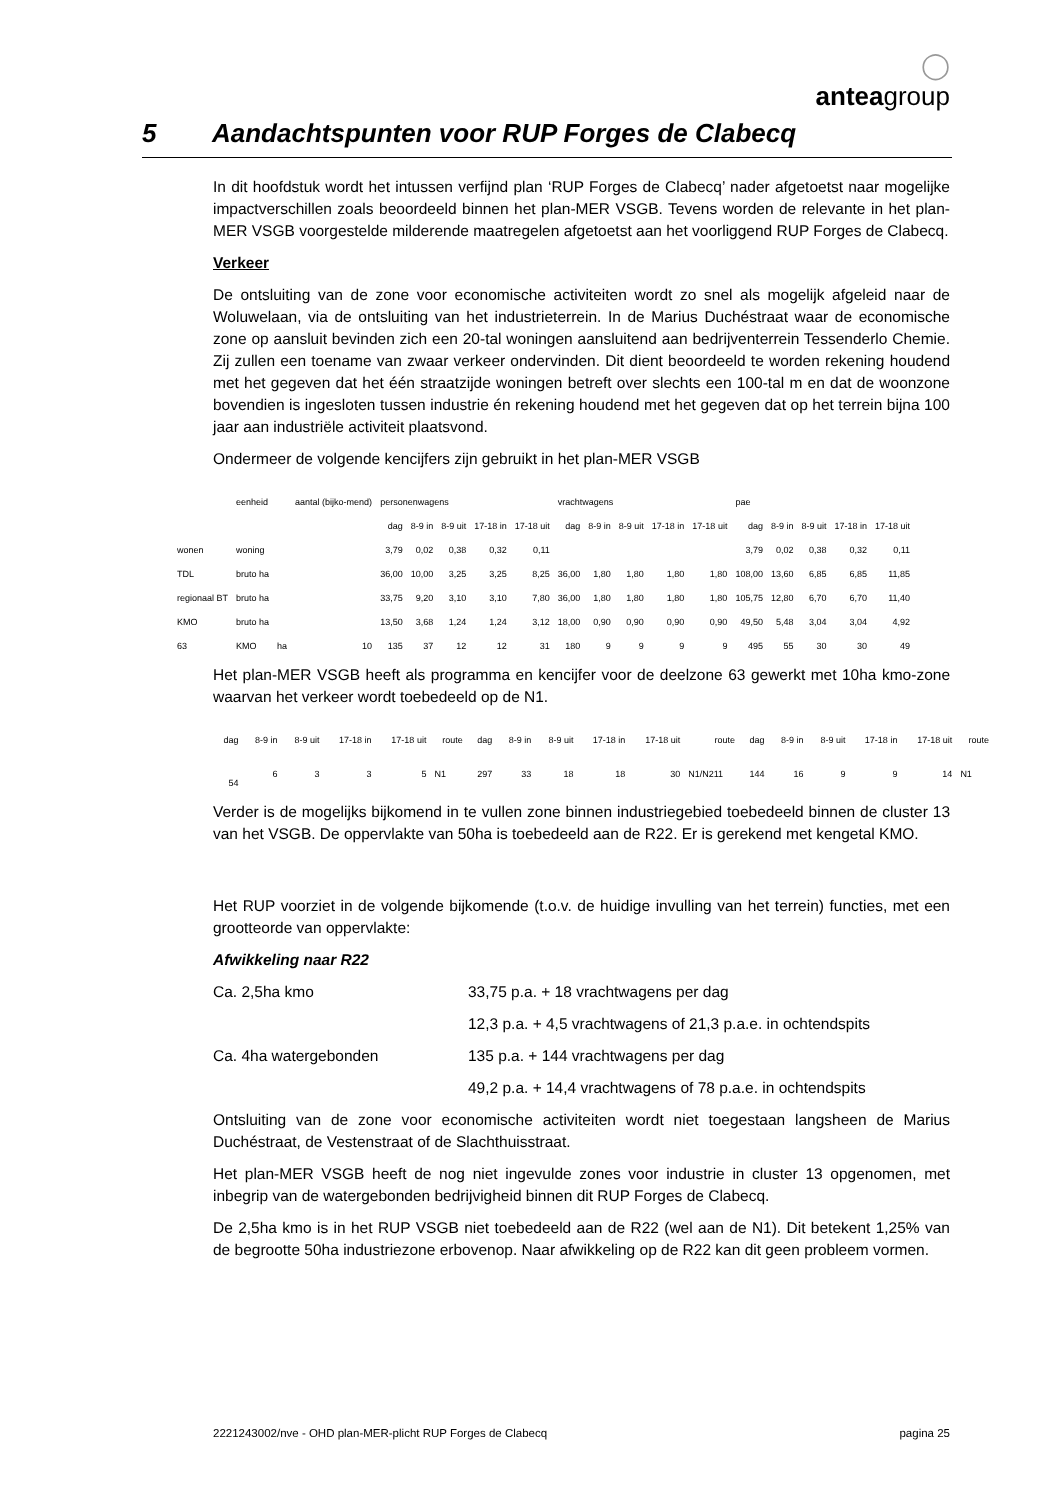◯
anteagroup
5 Aandachtspunten voor RUP Forges de Clabecq
In dit hoofdstuk wordt het intussen verfijnd plan ‘RUP Forges de Clabecq’ nader afgetoetst naar mogelijke impactverschillen zoals beoordeeld binnen het plan-MER VSGB. Tevens worden de relevante in het plan-MER VSGB voorgestelde milderende maatregelen afgetoetst aan het voorliggend RUP Forges de Clabecq.
Verkeer
De ontsluiting van de zone voor economische activiteiten wordt zo snel als mogelijk afgeleid naar de Woluwelaan, via de ontsluiting van het industrieterrein. In de Marius Duchéstraat waar de economische zone op aansluit bevinden zich een 20-tal woningen aansluitend aan bedrijventerrein Tessenderlo Chemie. Zij zullen een toename van zwaar verkeer ondervinden. Dit dient beoordeeld te worden rekening houdend met het gegeven dat het één straatzijde woningen betreft over slechts een 100-tal m en dat de woonzone bovendien is ingesloten tussen industrie én rekening houdend met het gegeven dat op het terrein bijna 100 jaar aan industriële activiteit plaatsvond.
Ondermeer de volgende kencijfers zijn gebruikt in het plan-MER VSGB
| | eenheid | | aantal (bijko-mend) | personenwagens | | | | | vrachtwagens | | | | | pae | | | | |
| | | | | dag | 8-9 in | 8-9 uit | 17-18 in | 17-18 uit | dag | 8-9 in | 8-9 uit | 17-18 in | 17-18 uit | dag | 8-9 in | 8-9 uit | 17-18 in | 17-18 uit |
| wonen | woning | | | 3,79 | 0,02 | 0,38 | 0,32 | 0,11 | | | | | | 3,79 | 0,02 | 0,38 | 0,32 | 0,11 |
| TDL | bruto ha | | | 36,00 | 10,00 | 3,25 | 3,25 | 8,25 | 36,00 | 1,80 | 1,80 | 1,80 | 1,80 | 108,00 | 13,60 | 6,85 | 6,85 | 11,85 |
| regionaal BT | bruto ha | | | 33,75 | 9,20 | 3,10 | 3,10 | 7,80 | 36,00 | 1,80 | 1,80 | 1,80 | 1,80 | 105,75 | 12,80 | 6,70 | 6,70 | 11,40 |
| KMO | bruto ha | | | 13,50 | 3,68 | 1,24 | 1,24 | 3,12 | 18,00 | 0,90 | 0,90 | 0,90 | 0,90 | 49,50 | 5,48 | 3,04 | 3,04 | 4,92 |
| 63 | KMO | ha | 10 | 135 | 37 | 12 | 12 | 31 | 180 | 9 | 9 | 9 | 9 | 495 | 55 | 30 | 30 | 49 |
Het plan-MER VSGB heeft als programma en kencijfer voor de deelzone 63 gewerkt met 10ha kmo-zone waarvan het verkeer wordt toebedeeld op de N1.
| dag | 8-9 in | 8-9 uit | 17-18 in | 17-18 uit | route | dag | 8-9 in | 8-9 uit | 17-18 in | 17-18 uit | route | dag | 8-9 in | 8-9 uit | 17-18 in | 17-18 uit | route |
| 54 | 6 | 3 | 3 | 5 | N1 | 297 | 33 | 18 | 18 | 30 | N1/N211 | 144 | 16 | 9 | 9 | 14 | N1 |
Verder is de mogelijks bijkomend in te vullen zone binnen industriegebied toebedeeld binnen de cluster 13 van het VSGB. De oppervlakte van 50ha is toebedeeld aan de R22. Er is gerekend met kengetal KMO.
Het RUP voorziet in de volgende bijkomende (t.o.v. de huidige invulling van het terrein) functies, met een grootteorde van oppervlakte:
Afwikkeling naar R22
Ca. 2,5ha kmo 33,75 p.a. + 18 vrachtwagens per dag
12,3 p.a. + 4,5 vrachtwagens of 21,3 p.a.e. in ochtendspits
Ca. 4ha watergebonden 135 p.a. + 144 vrachtwagens per dag
49,2 p.a. + 14,4 vrachtwagens of 78 p.a.e. in ochtendspits
Ontsluiting van de zone voor economische activiteiten wordt niet toegestaan langsheen de Marius Duchéstraat, de Vestenstraat of de Slachthuisstraat.
Het plan-MER VSGB heeft de nog niet ingevulde zones voor industrie in cluster 13 opgenomen, met inbegrip van de watergebonden bedrijvigheid binnen dit RUP Forges de Clabecq.
De 2,5ha kmo is in het RUP VSGB niet toebedeeld aan de R22 (wel aan de N1). Dit betekent 1,25% van de begrootte 50ha industriezone erbovenop. Naar afwikkeling op de R22 kan dit geen probleem vormen.
2221243002/nve - OHD plan-MER-plicht RUP Forges de Clabecq pagina 25